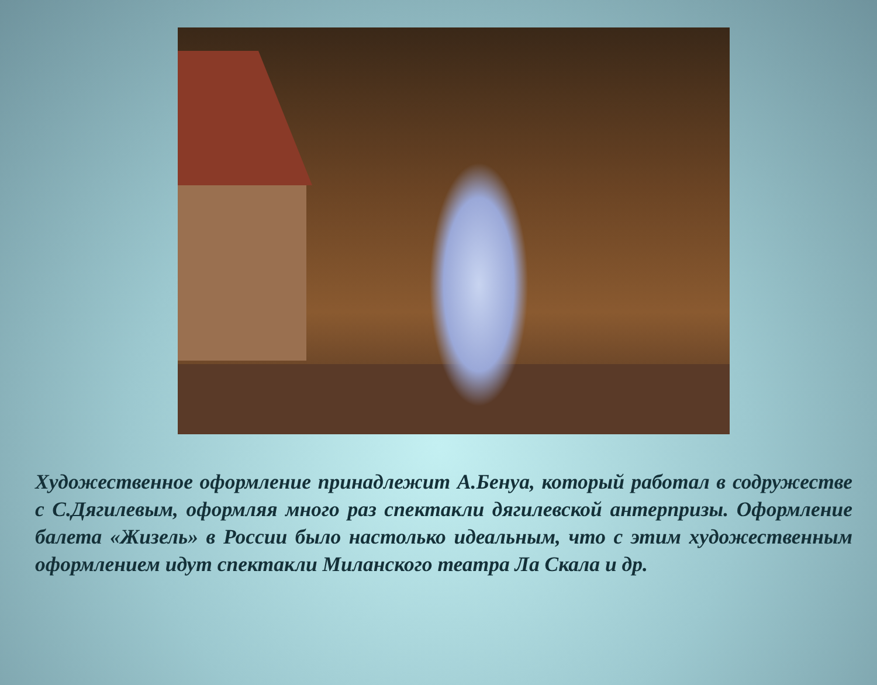Художественное оформление принадлежит А.Бенуа, который работал в содружестве с С.Дягилевым, оформляя много раз спектакли дягилевской антерпризы. Оформление балета «Жизель» в России было настолько идеальным, что с этим художественным оформлением идут спектакли Миланского театра Ла Скала и др.